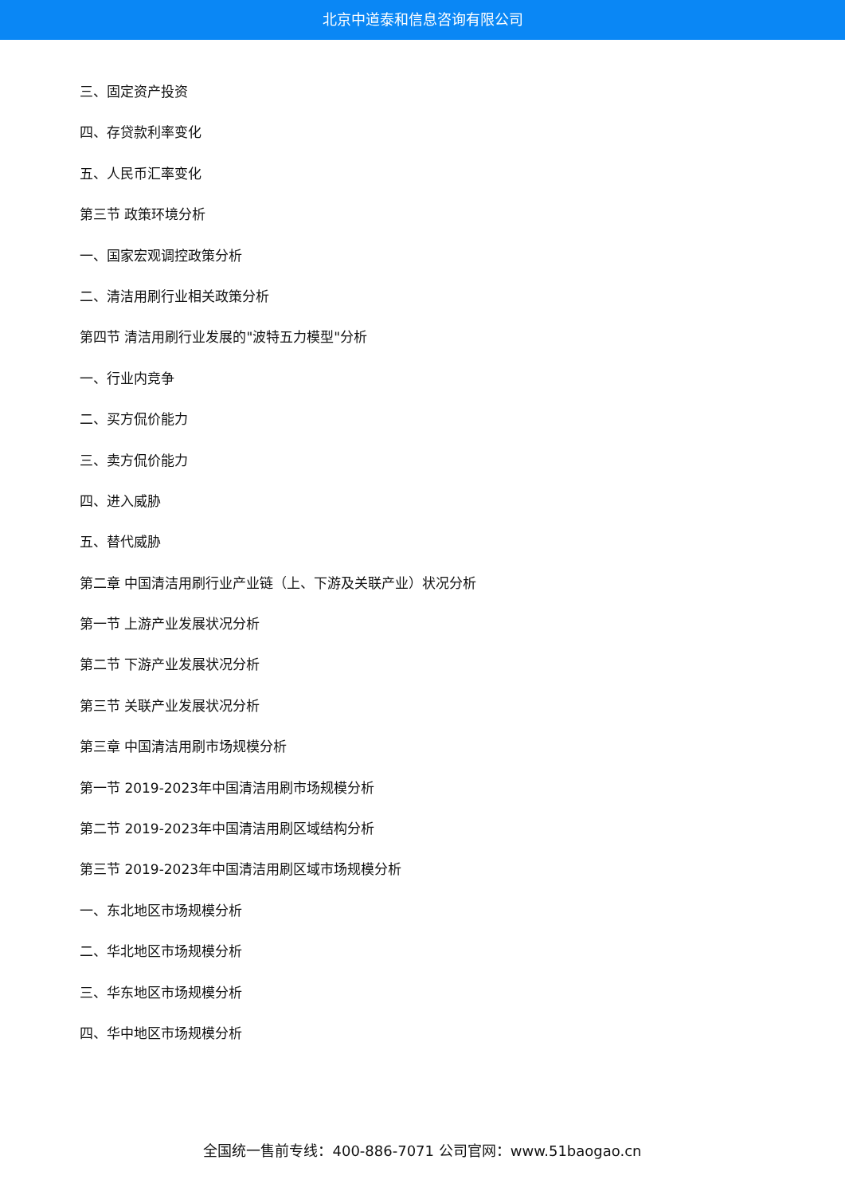北京中道泰和信息咨询有限公司
三、固定资产投资
四、存贷款利率变化
五、人民币汇率变化
第三节 政策环境分析
一、国家宏观调控政策分析
二、清洁用刷行业相关政策分析
第四节 清洁用刷行业发展的"波特五力模型"分析
一、行业内竞争
二、买方侃价能力
三、卖方侃价能力
四、进入威胁
五、替代威胁
第二章 中国清洁用刷行业产业链（上、下游及关联产业）状况分析
第一节 上游产业发展状况分析
第二节 下游产业发展状况分析
第三节 关联产业发展状况分析
第三章 中国清洁用刷市场规模分析
第一节 2019-2023年中国清洁用刷市场规模分析
第二节 2019-2023年中国清洁用刷区域结构分析
第三节 2019-2023年中国清洁用刷区域市场规模分析
一、东北地区市场规模分析
二、华北地区市场规模分析
三、华东地区市场规模分析
四、华中地区市场规模分析
全国统一售前专线：400-886-7071 公司官网：www.51baogao.cn